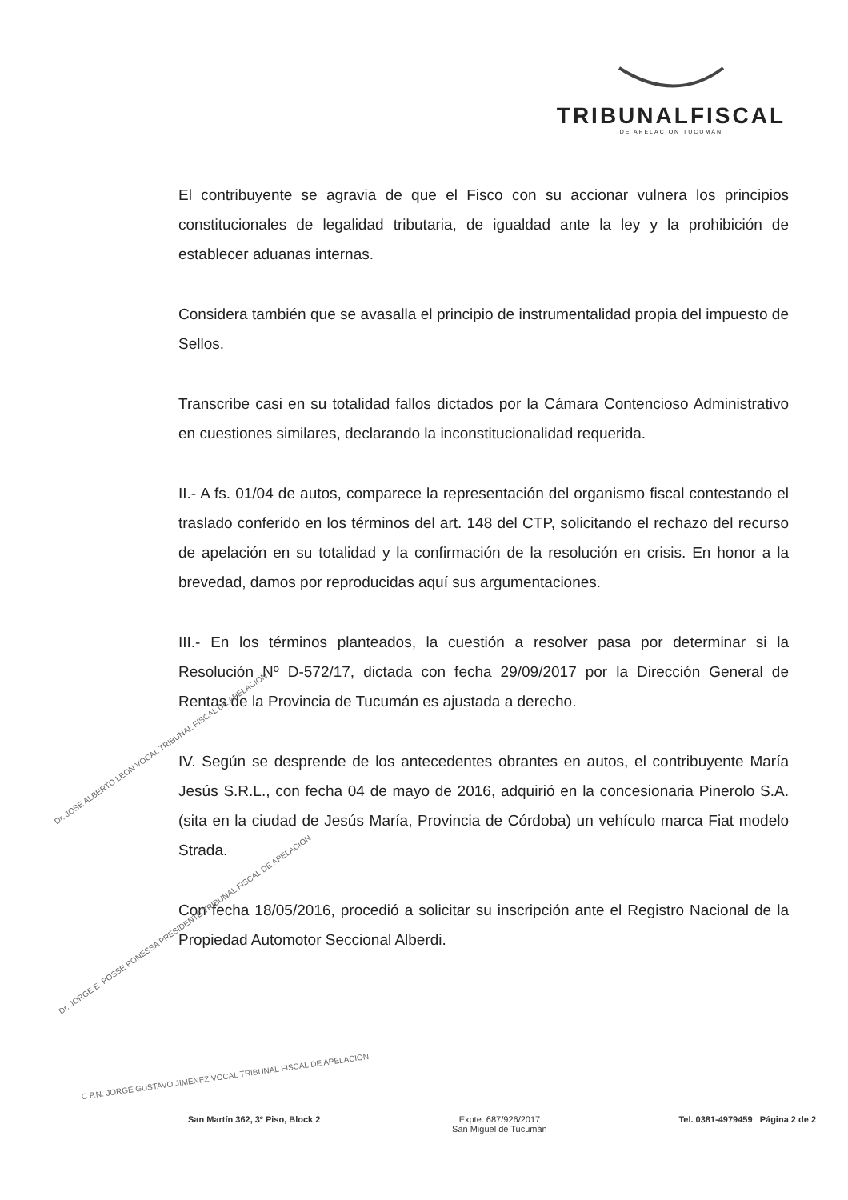TRIBUNALFISCAL
DE APELACION TUCUMÁN
El contribuyente se agravia de que el Fisco con su accionar vulnera los principios constitucionales de legalidad tributaria, de igualdad ante la ley y la prohibición de establecer aduanas internas.
Considera también que se avasalla el principio de instrumentalidad propia del impuesto de Sellos.
Transcribe casi en su totalidad fallos dictados por la Cámara Contencioso Administrativo en cuestiones similares, declarando la inconstitucionalidad requerida.
II.- A fs. 01/04 de autos, comparece la representación del organismo fiscal contestando el traslado conferido en los términos del art. 148 del CTP, solicitando el rechazo del recurso de apelación en su totalidad y la confirmación de la resolución en crisis. En honor a la brevedad, damos por reproducidas aquí sus argumentaciones.
III.- En los términos planteados, la cuestión a resolver pasa por determinar si la Resolución Nº D-572/17, dictada con fecha 29/09/2017 por la Dirección General de Rentas de la Provincia de Tucumán es ajustada a derecho.
IV. Según se desprende de los antecedentes obrantes en autos, el contribuyente María Jesús S.R.L., con fecha 04 de mayo de 2016, adquirió en la concesionaria Pinerolo S.A. (sita en la ciudad de Jesús María, Provincia de Córdoba) un vehículo marca Fiat modelo Strada.
Con fecha 18/05/2016, procedió a solicitar su inscripción ante el Registro Nacional de la Propiedad Automotor Seccional Alberdi.
Dr. JOSE ALBERTO LEON VOCAL TRIBUNAL FISCAL DE APELACION
Dr. JORGE E. POSSE PONESSA PRESIDENTE TRIBUNAL FISCAL DE APELACION
C.P.N. JORGE GUSTAVO JIMENEZ VOCAL TRIBUNAL FISCAL DE APELACION
San Martín 362, 3º Piso, Block 2
Expte. 687/926/2017
San Miguel de Tucumán
Tel. 0381-4979459 Página 2 de 2